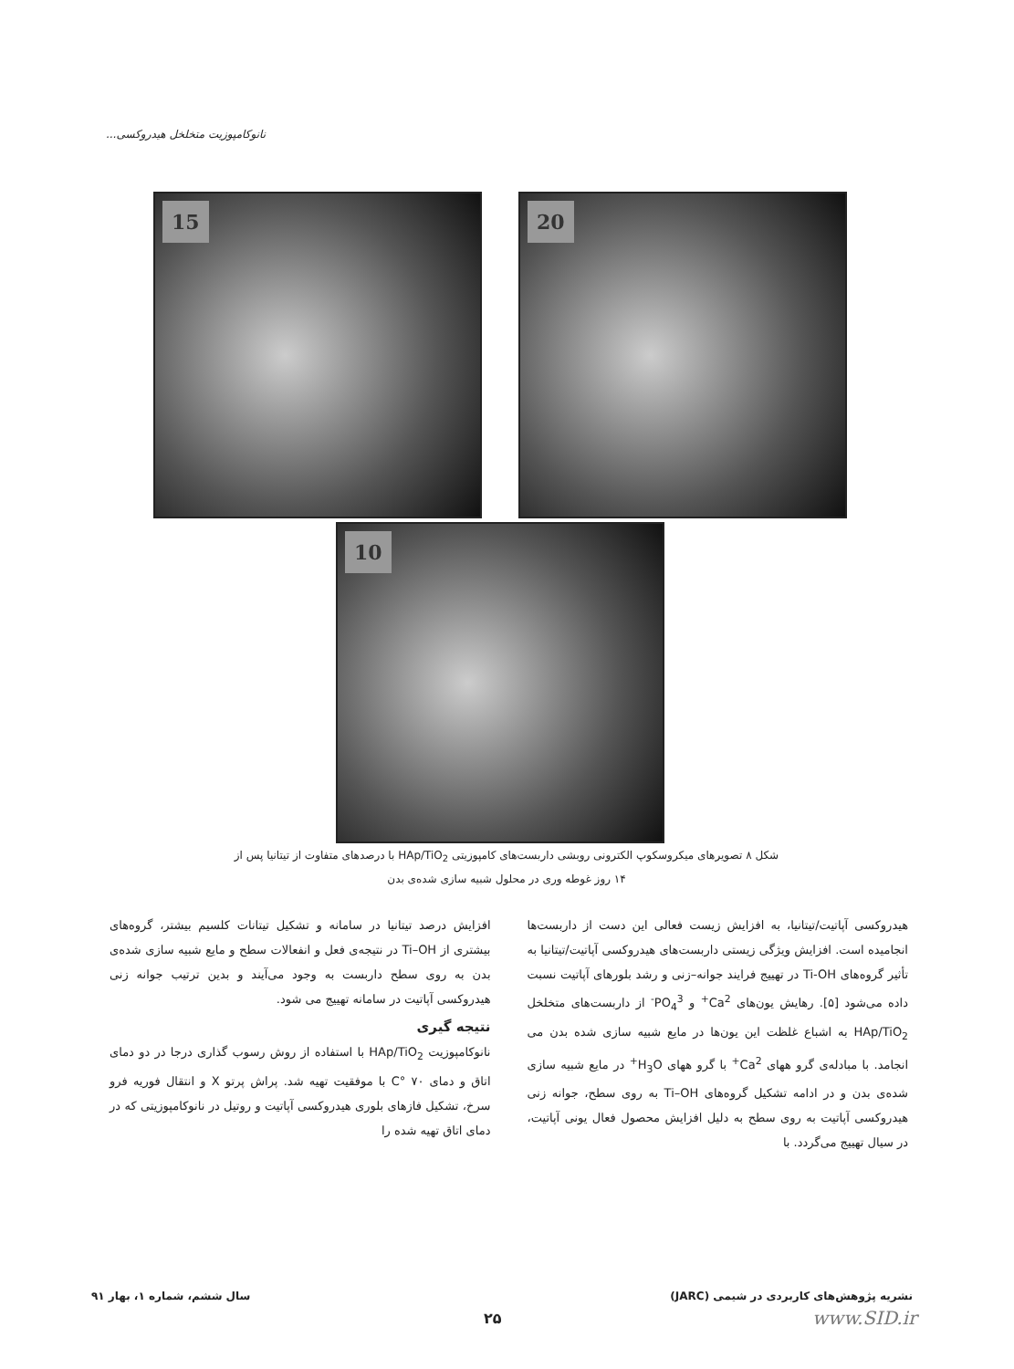نانوکامپوزیت متخلخل هیدروکسی...
15 20
10
شکل ۸ تصویرهای میکروسکوپ الکترونی روبشی داربست‌های کامپوزیتی HAp/TiO<sub>2</sub> با درصدهای متفاوت از تیتانیا پس از
۱۴ روز غوطه وری در محلول شبیه سازی شده‌ی بدن
هیدروکسی آپاتیت/تیتانیا، به افزایش زیست فعالی این دست از داربست‌ها انجامیده است. افزایش ویژگی زیستی داربست‌های هیدروکسی آپاتیت/تیتانیا به تأثیر گروه‌های Ti-OH در تهییج فرایند جوانه–زنی و رشد بلورهای آپاتیت نسبت داده می‌شود [۵]. رهایش یون‌های Ca<sup>2+</sup> و PO<sub>4</sub><sup>3-</sup> از داربست‌های متخلخل HAp/TiO<sub>2</sub> به اشباع غلظت این یون‌ها در مایع شبیه سازی شده بدن می انجامد. با مبادله‌ی گرو ههای Ca<sup>2+</sup> با گرو ههای H<sub>3</sub>O<sup>+</sup> در مایع شبیه سازی شده‌ی بدن و در ادامه تشکیل گروه‌های Ti–OH به روی سطح، جوانه زنی هیدروکسی آپاتیت به روی سطح به دلیل افزایش محصول فعال یونی آپاتیت، در سیال تهییج می‌گردد. با
افزایش درصد تیتانیا در سامانه و تشکیل تیتانات کلسیم بیشتر، گروه‌های بیشتری از Ti–OH در نتیجه‌ی فعل و انفعالات سطح و مایع شبیه سازی شده‌ی بدن به روی سطح داربست به وجود می‌آیند و بدین ترتیب جوانه زنی هیدروکسی آپاتیت در سامانه تهییج می شود.
نتیجه گیری
نانوکامپوزیت HAp/TiO<sub>2</sub> با استفاده از روش رسوب گذاری درجا در دو دمای اتاق و دمای ۷۰ °C با موفقیت تهیه شد. پراش پرتو X و انتقال فوریه فرو سرخ، تشکیل فازهای بلوری هیدروکسی آپاتیت و روتیل در نانوکامپوزیتی که در دمای اتاق تهیه شده را
نشریه پژوهش‌های کاربردی در شیمی (JARC) سال ششم، شماره ۱، بهار ۹۱
۲۵ www.SID.ir